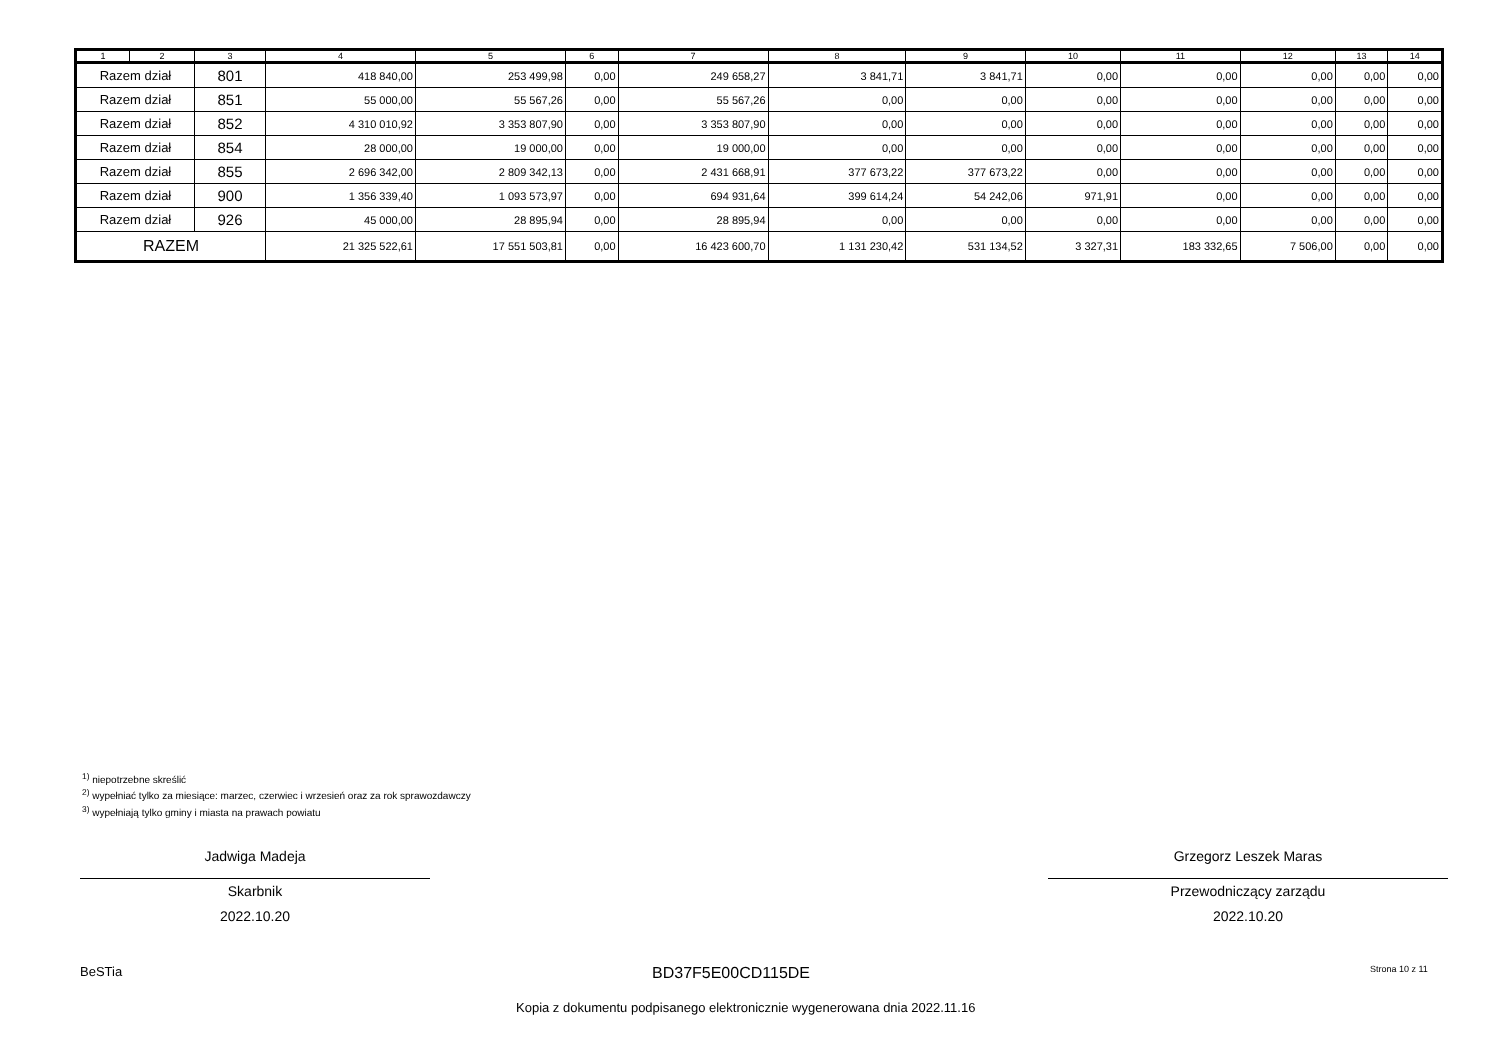| 1 | 2 | 3 | 4 | 5 | 6 | 7 | 8 | 9 | 10 | 11 | 12 | 13 | 14 |
| --- | --- | --- | --- | --- | --- | --- | --- | --- | --- | --- | --- | --- | --- |
| Razem dział | | 801 | 418 840,00 | 253 499,98 | 0,00 | 249 658,27 | 3 841,71 | 3 841,71 | 0,00 | 0,00 | 0,00 | 0,00 | 0,00 |
| Razem dział | | 851 | 55 000,00 | 55 567,26 | 0,00 | 55 567,26 | 0,00 | 0,00 | 0,00 | 0,00 | 0,00 | 0,00 | 0,00 |
| Razem dział | | 852 | 4 310 010,92 | 3 353 807,90 | 0,00 | 3 353 807,90 | 0,00 | 0,00 | 0,00 | 0,00 | 0,00 | 0,00 | 0,00 |
| Razem dział | | 854 | 28 000,00 | 19 000,00 | 0,00 | 19 000,00 | 0,00 | 0,00 | 0,00 | 0,00 | 0,00 | 0,00 | 0,00 |
| Razem dział | | 855 | 2 696 342,00 | 2 809 342,13 | 0,00 | 2 431 668,91 | 377 673,22 | 377 673,22 | 0,00 | 0,00 | 0,00 | 0,00 | 0,00 |
| Razem dział | | 900 | 1 356 339,40 | 1 093 573,97 | 0,00 | 694 931,64 | 399 614,24 | 54 242,06 | 971,91 | 0,00 | 0,00 | 0,00 | 0,00 |
| Razem dział | | 926 | 45 000,00 | 28 895,94 | 0,00 | 28 895,94 | 0,00 | 0,00 | 0,00 | 0,00 | 0,00 | 0,00 | 0,00 |
| RAZEM | | | 21 325 522,61 | 17 551 503,81 | 0,00 | 16 423 600,70 | 1 131 230,42 | 531 134,52 | 3 327,31 | 183 332,65 | 7 506,00 | 0,00 | 0,00 |
<sup>1)</sup> niepotrzebne skreślić
<sup>2)</sup> wypełniać tylko za miesiące: marzec, czerwiec i wrzesień oraz za rok sprawozdawczy
<sup>3)</sup> wypełniają tylko gminy i miasta na prawach powiatu
Jadwiga Madeja
Skarbnik
2022.10.20
Grzegorz Leszek Maras
Przewodniczący zarządu
2022.10.20
BeSTia BD37F5E00CD115DE Strona 10 z 11
Kopia z dokumentu podpisanego elektronicznie wygenerowana dnia 2022.11.16